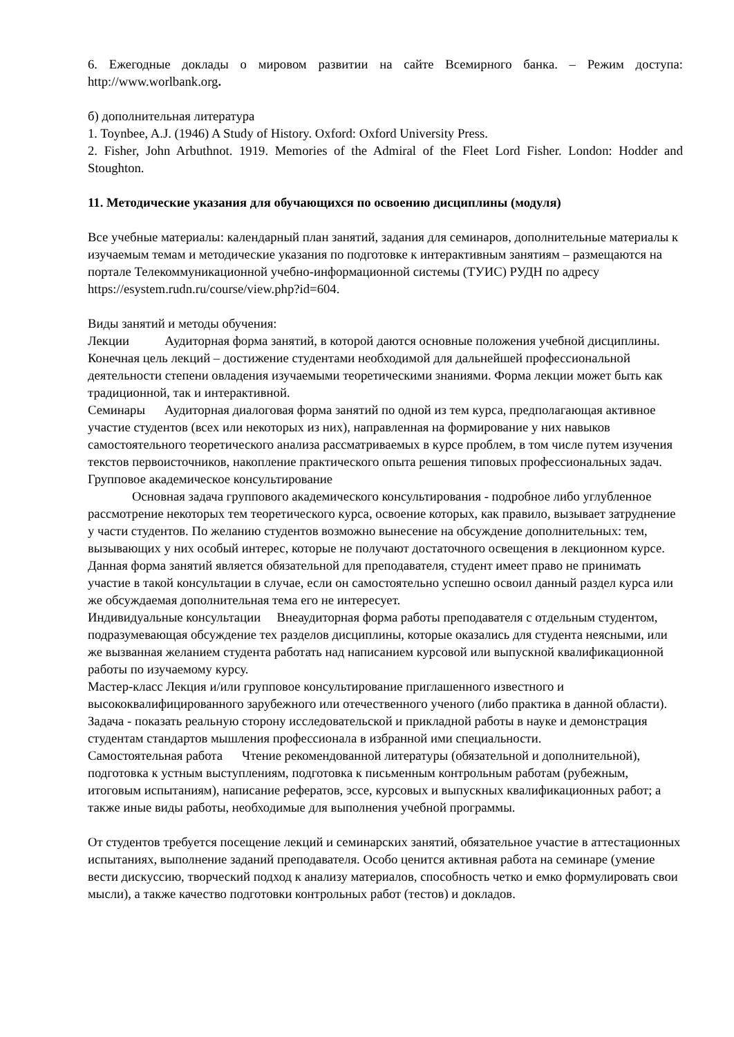6. Ежегодные доклады о мировом развитии на сайте Всемирного банка. – Режим доступа: http://www.worlbank.org.
б) дополнительная литература
1. Toynbee, A.J. (1946) A Study of History. Oxford: Oxford University Press.
2. Fisher, John Arbuthnot. 1919. Memories of the Admiral of the Fleet Lord Fisher. London: Hodder and Stoughton.
11. Методические указания для обучающихся по освоению дисциплины (модуля)
Все учебные материалы: календарный план занятий, задания для семинаров, дополнительные материалы к изучаемым темам и методические указания по подготовке к интерактивным занятиям – размещаются на портале Телекоммуникационной учебно-информационной системы (ТУИС) РУДН по адресу https://esystem.rudn.ru/course/view.php?id=604.
Виды занятий и методы обучения:
Лекции Аудиторная форма занятий, в которой даются основные положения учебной дисциплины. Конечная цель лекций – достижение студентами необходимой для дальнейшей профессиональной деятельности степени овладения изучаемыми теоретическими знаниями. Форма лекции может быть как традиционной, так и интерактивной.
Семинары Аудиторная диалоговая форма занятий по одной из тем курса, предполагающая активное участие студентов (всех или некоторых из них), направленная на формирование у них навыков самостоятельного теоретического анализа рассматриваемых в курсе проблем, в том числе путем изучения текстов первоисточников, накопление практического опыта решения типовых профессиональных задач.
Групповое академическое консультирование
Основная задача группового академического консультирования - подробное либо углубленное рассмотрение некоторых тем теоретического курса, освоение которых, как правило, вызывает затруднение у части студентов. По желанию студентов возможно вынесение на обсуждение дополнительных: тем, вызывающих у них особый интерес, которые не получают достаточного освещения в лекционном курсе. Данная форма занятий является обязательной для преподавателя, студент имеет право не принимать участие в такой консультации в случае, если он самостоятельно успешно освоил данный раздел курса или же обсуждаемая дополнительная тема его не интересует.
Индивидуальные консультации Внеаудиторная форма работы преподавателя с отдельным студентом, подразумевающая обсуждение тех разделов дисциплины, которые оказались для студента неясными, или же вызванная желанием студента работать над написанием курсовой или выпускной квалификационной работы по изучаемому курсу.
Мастер-класс Лекция и/или групповое консультирование приглашенного известного и высококвалифицированного зарубежного или отечественного ученого (либо практика в данной области). Задача - показать реальную сторону исследовательской и прикладной работы в науке и демонстрация студентам стандартов мышления профессионала в избранной ими специальности.
Самостоятельная работа Чтение рекомендованной литературы (обязательной и дополнительной), подготовка к устным выступлениям, подготовка к письменным контрольным работам (рубежным, итоговым испытаниям), написание рефератов, эссе, курсовых и выпускных квалификационных работ; а также иные виды работы, необходимые для выполнения учебной программы.
От студентов требуется посещение лекций и семинарских занятий, обязательное участие в аттестационных испытаниях, выполнение заданий преподавателя. Особо ценится активная работа на семинаре (умение вести дискуссию, творческий подход к анализу материалов, способность четко и емко формулировать свои мысли), а также качество подготовки контрольных работ (тестов) и докладов.